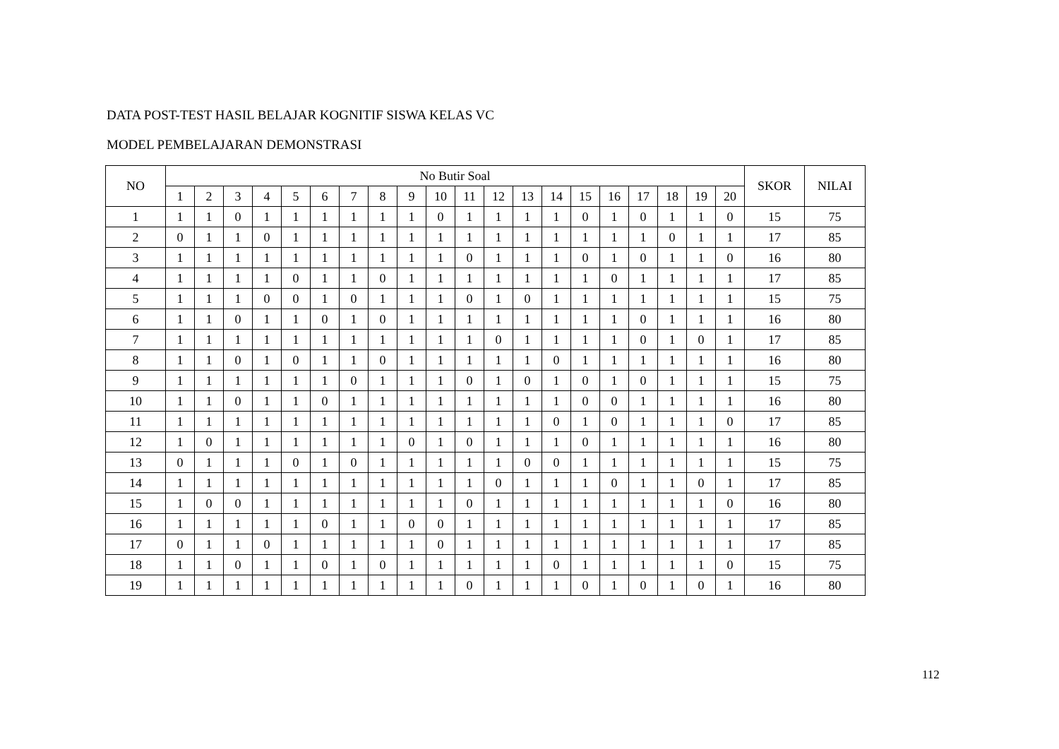DATA POST-TEST HASIL BELAJAR KOGNITIF SISWA KELAS VC
MODEL PEMBELAJARAN DEMONSTRASI
| NO | No Butir Soal | | | | | | | | | | | | | | | | | | | | SKOR | NILAI |
| --- | --- | --- | --- | --- | --- | --- | --- | --- | --- | --- | --- | --- | --- | --- | --- | --- | --- | --- | --- | --- | --- | --- |
| | 1 | 2 | 3 | 4 | 5 | 6 | 7 | 8 | 9 | 10 | 11 | 12 | 13 | 14 | 15 | 16 | 17 | 18 | 19 | 20 | | |
| 1 | 1 | 1 | 0 | 1 | 1 | 1 | 1 | 1 | 1 | 0 | 1 | 1 | 1 | 1 | 0 | 1 | 0 | 1 | 1 | 0 | 15 | 75 |
| 2 | 0 | 1 | 1 | 0 | 1 | 1 | 1 | 1 | 1 | 1 | 1 | 1 | 1 | 1 | 1 | 1 | 1 | 0 | 1 | 1 | 17 | 85 |
| 3 | 1 | 1 | 1 | 1 | 1 | 1 | 1 | 1 | 1 | 1 | 0 | 1 | 1 | 1 | 0 | 1 | 0 | 1 | 1 | 0 | 16 | 80 |
| 4 | 1 | 1 | 1 | 1 | 0 | 1 | 1 | 0 | 1 | 1 | 1 | 1 | 1 | 1 | 1 | 0 | 1 | 1 | 1 | 1 | 17 | 85 |
| 5 | 1 | 1 | 1 | 0 | 0 | 1 | 0 | 1 | 1 | 1 | 0 | 1 | 0 | 1 | 1 | 1 | 1 | 1 | 1 | 1 | 15 | 75 |
| 6 | 1 | 1 | 0 | 1 | 1 | 0 | 1 | 0 | 1 | 1 | 1 | 1 | 1 | 1 | 1 | 1 | 0 | 1 | 1 | 1 | 16 | 80 |
| 7 | 1 | 1 | 1 | 1 | 1 | 1 | 1 | 1 | 1 | 1 | 1 | 0 | 1 | 1 | 1 | 1 | 0 | 1 | 0 | 1 | 17 | 85 |
| 8 | 1 | 1 | 0 | 1 | 0 | 1 | 1 | 0 | 1 | 1 | 1 | 1 | 1 | 0 | 1 | 1 | 1 | 1 | 1 | 1 | 16 | 80 |
| 9 | 1 | 1 | 1 | 1 | 1 | 1 | 0 | 1 | 1 | 1 | 0 | 1 | 0 | 1 | 0 | 1 | 0 | 1 | 1 | 1 | 15 | 75 |
| 10 | 1 | 1 | 0 | 1 | 1 | 0 | 1 | 1 | 1 | 1 | 1 | 1 | 1 | 1 | 0 | 0 | 1 | 1 | 1 | 1 | 16 | 80 |
| 11 | 1 | 1 | 1 | 1 | 1 | 1 | 1 | 1 | 1 | 1 | 1 | 1 | 1 | 0 | 1 | 0 | 1 | 1 | 1 | 0 | 17 | 85 |
| 12 | 1 | 0 | 1 | 1 | 1 | 1 | 1 | 1 | 0 | 1 | 0 | 1 | 1 | 1 | 0 | 1 | 1 | 1 | 1 | 1 | 16 | 80 |
| 13 | 0 | 1 | 1 | 1 | 0 | 1 | 0 | 1 | 1 | 1 | 1 | 1 | 0 | 0 | 1 | 1 | 1 | 1 | 1 | 1 | 15 | 75 |
| 14 | 1 | 1 | 1 | 1 | 1 | 1 | 1 | 1 | 1 | 1 | 1 | 0 | 1 | 1 | 1 | 0 | 1 | 1 | 0 | 1 | 17 | 85 |
| 15 | 1 | 0 | 0 | 1 | 1 | 1 | 1 | 1 | 1 | 1 | 0 | 1 | 1 | 1 | 1 | 1 | 1 | 1 | 1 | 0 | 16 | 80 |
| 16 | 1 | 1 | 1 | 1 | 1 | 0 | 1 | 1 | 0 | 0 | 1 | 1 | 1 | 1 | 1 | 1 | 1 | 1 | 1 | 1 | 17 | 85 |
| 17 | 0 | 1 | 1 | 0 | 1 | 1 | 1 | 1 | 1 | 0 | 1 | 1 | 1 | 1 | 1 | 1 | 1 | 1 | 1 | 1 | 17 | 85 |
| 18 | 1 | 1 | 0 | 1 | 1 | 0 | 1 | 0 | 1 | 1 | 1 | 1 | 1 | 0 | 1 | 1 | 1 | 1 | 1 | 0 | 15 | 75 |
| 19 | 1 | 1 | 1 | 1 | 1 | 1 | 1 | 1 | 1 | 1 | 0 | 1 | 1 | 1 | 0 | 1 | 0 | 1 | 0 | 1 | 16 | 80 |
112